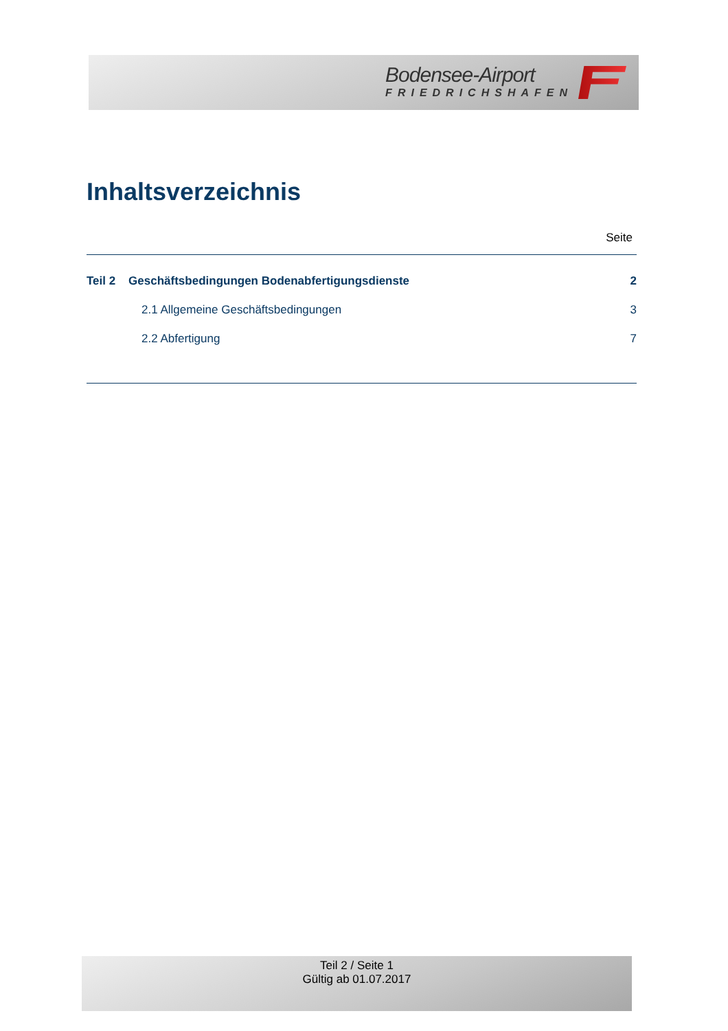Bodensee-Airport
FRIEDRICHSHAFEN
Inhaltsverzeichnis
Seite
Teil 2 Geschäftsbedingungen Bodenabfertigungsdienste 2
2.1 Allgemeine Geschäftsbedingungen 3
2.2 Abfertigung 7
Teil 2 / Seite 1
Gültig ab 01.07.2017